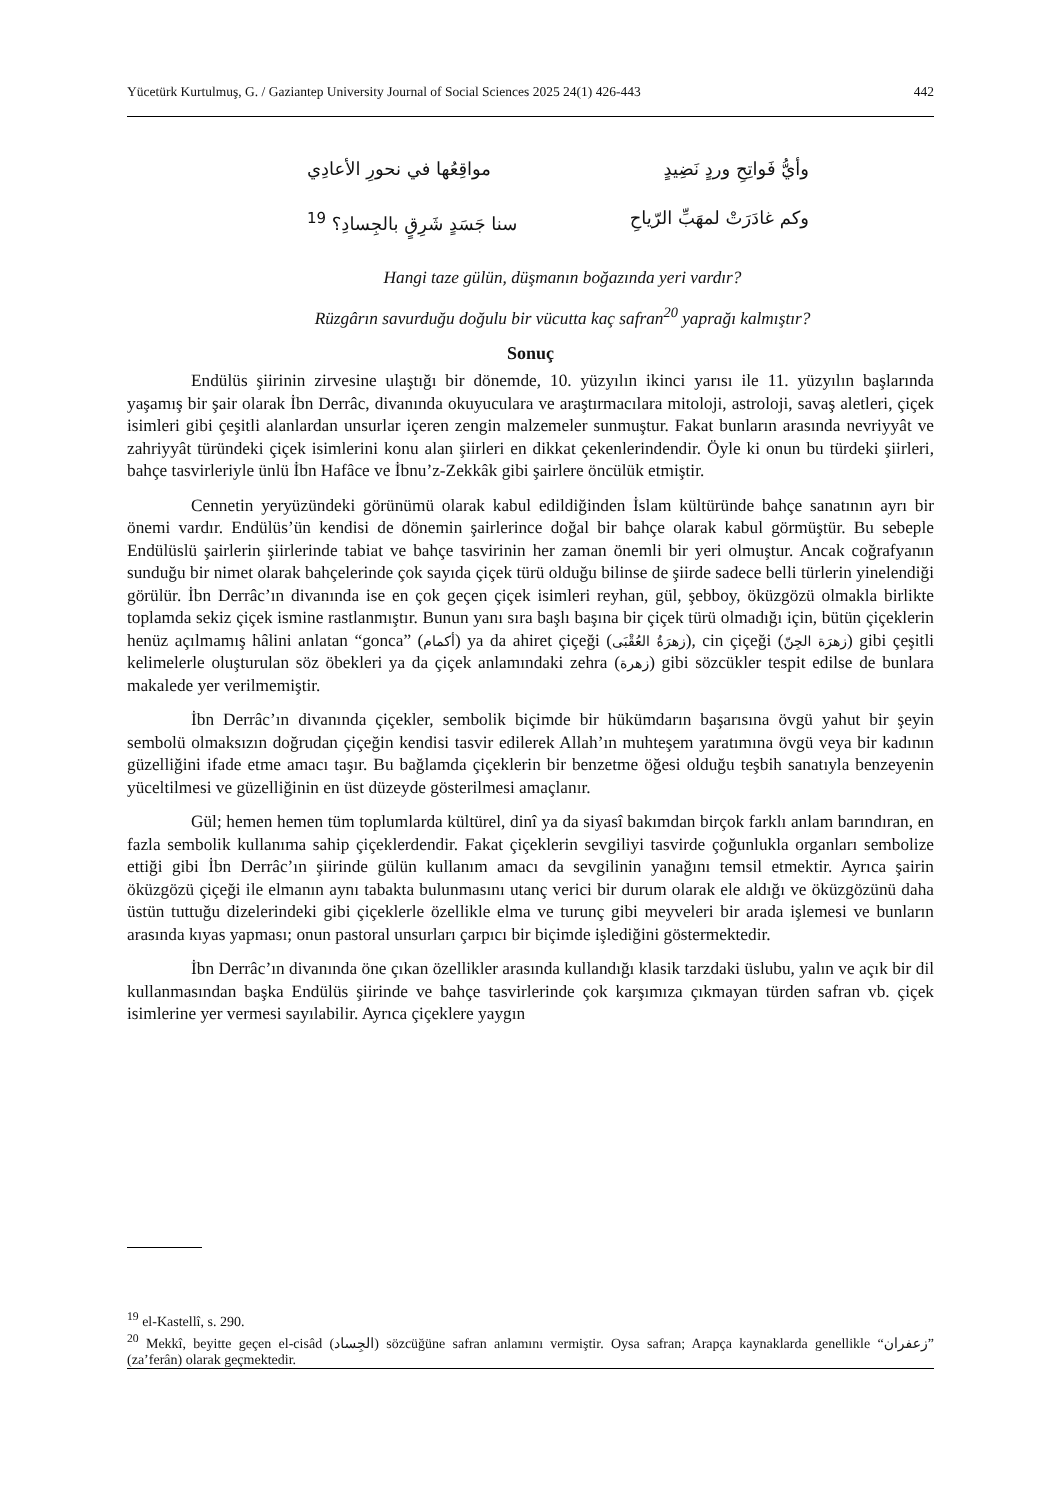Yücetürk Kurtulmuş, G. / Gaziantep University Journal of Social Sciences 2025 24(1) 426-443 442
وأيُّ فَواتِحِ وردٍ نَضِيدٍ مواقِعُها في نحورِ الأعادِي
وكم غادَرَتْ لمهَبِّ الرّياحِ سنا جَسَدٍ شَرِقٍ بالجِسادِ؟ <sup>19</sup>
Hangi taze gülün, düşmanın boğazında yeri vardır?
Rüzgârın savurduğu doğulu bir vücutta kaç safran<sup>20</sup> yaprağı kalmıştır?
Sonuç
Endülüs şiirinin zirvesine ulaştığı bir dönemde, 10. yüzyılın ikinci yarısı ile 11. yüzyılın başlarında yaşamış bir şair olarak İbn Derrâc, divanında okuyuculara ve araştırmacılara mitoloji, astroloji, savaş aletleri, çiçek isimleri gibi çeşitli alanlardan unsurlar içeren zengin malzemeler sunmuştur. Fakat bunların arasında nevriyyât ve zahriyyât türündeki çiçek isimlerini konu alan şiirleri en dikkat çekenlerindendir. Öyle ki onun bu türdeki şiirleri, bahçe tasvirleriyle ünlü İbn Hafâce ve İbnu’z-Zekkâk gibi şairlere öncülük etmiştir.
Cennetin yeryüzündeki görünümü olarak kabul edildiğinden İslam kültüründe bahçe sanatının ayrı bir önemi vardır. Endülüs’ün kendisi de dönemin şairlerince doğal bir bahçe olarak kabul görmüştür. Bu sebeple Endülüslü şairlerin şiirlerinde tabiat ve bahçe tasvirinin her zaman önemli bir yeri olmuştur. Ancak coğrafyanın sunduğu bir nimet olarak bahçelerinde çok sayıda çiçek türü olduğu bilinse de şiirde sadece belli türlerin yinelendiği görülür. İbn Derrâc’ın divanında ise en çok geçen çiçek isimleri reyhan, gül, şebboy, öküzgözü olmakla birlikte toplamda sekiz çiçek ismine rastlanmıştır. Bunun yanı sıra başlı başına bir çiçek türü olmadığı için, bütün çiçeklerin henüz açılmamış hâlini anlatan “gonca” (أكمام) ya da ahiret çiçeği (زهرَةُ العُقْبَى), cin çiçeği (زهرَة الجِنّ) gibi çeşitli kelimelerle oluşturulan söz öbekleri ya da çiçek anlamındaki zehra (زهرة) gibi sözcükler tespit edilse de bunlara makalede yer verilmemiştir.
İbn Derrâc’ın divanında çiçekler, sembolik biçimde bir hükümdarın başarısına övgü yahut bir şeyin sembolü olmaksızın doğrudan çiçeğin kendisi tasvir edilerek Allah’ın muhteşem yaratımına övgü veya bir kadının güzelliğini ifade etme amacı taşır. Bu bağlamda çiçeklerin bir benzetme öğesi olduğu teşbih sanatıyla benzeyenin yüceltilmesi ve güzelliğinin en üst düzeyde gösterilmesi amaçlanır.
Gül; hemen hemen tüm toplumlarda kültürel, dinî ya da siyasî bakımdan birçok farklı anlam barındıran, en fazla sembolik kullanıma sahip çiçeklerdendir. Fakat çiçeklerin sevgiliyi tasvirde çoğunlukla organları sembolize ettiği gibi İbn Derrâc’ın şiirinde gülün kullanım amacı da sevgilinin yanağını temsil etmektir. Ayrıca şairin öküzgözü çiçeği ile elmanın aynı tabakta bulunmasını utanç verici bir durum olarak ele aldığı ve öküzgözünü daha üstün tuttuğu dizelerindeki gibi çiçeklerle özellikle elma ve turunç gibi meyveleri bir arada işlemesi ve bunların arasında kıyas yapması; onun pastoral unsurları çarpıcı bir biçimde işlediğini göstermektedir.
İbn Derrâc’ın divanında öne çıkan özellikler arasında kullandığı klasik tarzdaki üslubu, yalın ve açık bir dil kullanmasından başka Endülüs şiirinde ve bahçe tasvirlerinde çok karşımıza çıkmayan türden safran vb. çiçek isimlerine yer vermesi sayılabilir. Ayrıca çiçeklere yaygın
<sup>19</sup> el-Kastellî, s. 290.
<sup>20</sup> Mekkî, beyitte geçen el-cisâd (الجِساد) sözcüğüne safran anlamını vermiştir. Oysa safran; Arapça kaynaklarda genellikle “زعفران” (za’ferân) olarak geçmektedir.